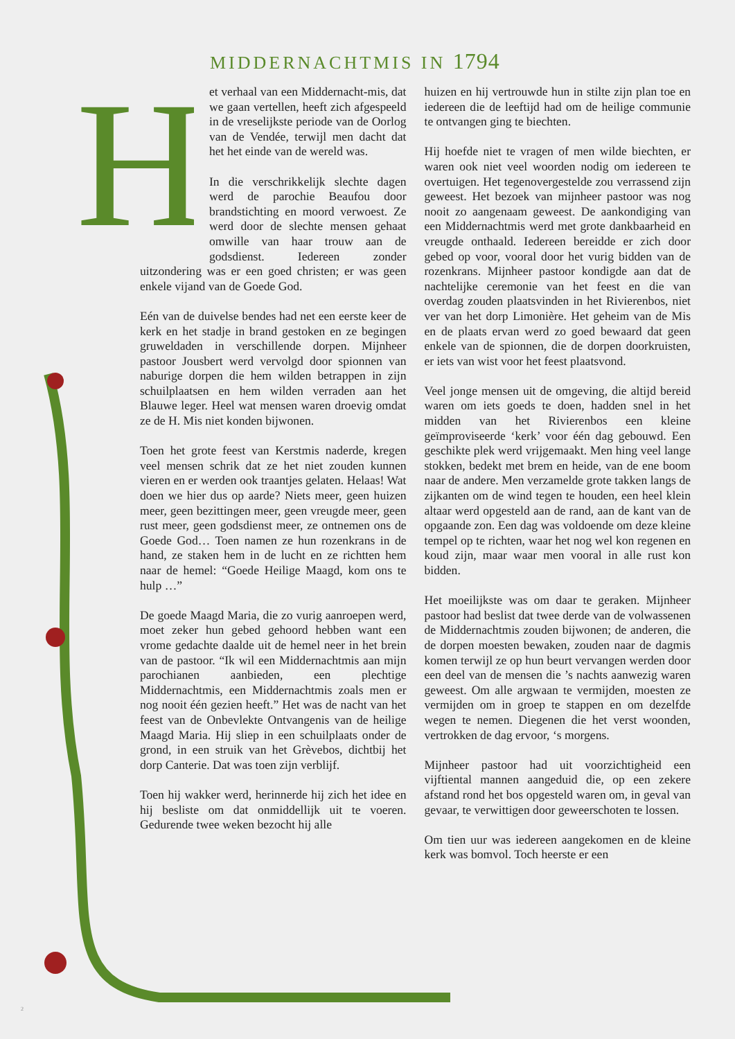MIDDERNACHTMIS IN 1794
H
et verhaal van een Middernacht-mis, dat we gaan vertellen, heeft zich afgespeeld in de vreselijkste periode van de Oorlog van de Vendée, terwijl men dacht dat het het einde van de wereld was.
In die verschrikkelijk slechte dagen werd de parochie Beaufou door brandstichting en moord verwoest. Ze werd door de slechte mensen gehaat omwille van haar trouw aan de godsdienst. Iedereen zonder uitzondering was er een goed christen; er was geen enkele vijand van de Goede God.
Eén van de duivelse bendes had net een eerste keer de kerk en het stadje in brand gestoken en ze begingen gruweldaden in verschillende dorpen. Mijnheer pastoor Jousbert werd vervolgd door spionnen van naburige dorpen die hem wilden betrappen in zijn schuilplaatsen en hem wilden verraden aan het Blauwe leger. Heel wat mensen waren droevig omdat ze de H. Mis niet konden bijwonen.
Toen het grote feest van Kerstmis naderde, kregen veel mensen schrik dat ze het niet zouden kunnen vieren en er werden ook traantjes gelaten. Helaas! Wat doen we hier dus op aarde? Niets meer, geen huizen meer, geen bezittingen meer, geen vreugde meer, geen rust meer, geen godsdienst meer, ze ontnemen ons de Goede God… Toen namen ze hun rozenkrans in de hand, ze staken hem in de lucht en ze richtten hem naar de hemel: “Goede Heilige Maagd, kom ons te hulp …”
De goede Maagd Maria, die zo vurig aanroepen werd, moet zeker hun gebed gehoord hebben want een vrome gedachte daalde uit de hemel neer in het brein van de pastoor. “Ik wil een Middernachtmis aan mijn parochianen aanbieden, een plechtige Middernachtmis, een Middernachtmis zoals men er nog nooit één gezien heeft.” Het was de nacht van het feest van de Onbevlekte Ontvangenis van de heilige Maagd Maria. Hij sliep in een schuilplaats onder de grond, in een struik van het Grèvebos, dichtbij het dorp Canterie. Dat was toen zijn verblijf.
Toen hij wakker werd, herinnerde hij zich het idee en hij besliste om dat onmiddellijk uit te voeren. Gedurende twee weken bezocht hij alle
huizen en hij vertrouwde hun in stilte zijn plan toe en iedereen die de leeftijd had om de heilige communie te ontvangen ging te biechten.
Hij hoefde niet te vragen of men wilde biechten, er waren ook niet veel woorden nodig om iedereen te overtuigen. Het tegenovergestelde zou verrassend zijn geweest. Het bezoek van mijnheer pastoor was nog nooit zo aangenaam geweest. De aankondiging van een Middernachtmis werd met grote dankbaarheid en vreugde onthaald. Iedereen bereidde er zich door gebed op voor, vooral door het vurig bidden van de rozenkrans. Mijnheer pastoor kondigde aan dat de nachtelijke ceremonie van het feest en die van overdag zouden plaatsvinden in het Rivierenbos, niet ver van het dorp Limonière. Het geheim van de Mis en de plaats ervan werd zo goed bewaard dat geen enkele van de spionnen, die de dorpen doorkruisten, er iets van wist voor het feest plaatsvond.
Veel jonge mensen uit de omgeving, die altijd bereid waren om iets goeds te doen, hadden snel in het midden van het Rivierenbos een kleine geïmproviseerde ‘kerk’ voor één dag gebouwd. Een geschikte plek werd vrijgemaakt. Men hing veel lange stokken, bedekt met brem en heide, van de ene boom naar de andere. Men verzamelde grote takken langs de zijkanten om de wind tegen te houden, een heel klein altaar werd opgesteld aan de rand, aan de kant van de opgaande zon. Een dag was voldoende om deze kleine tempel op te richten, waar het nog wel kon regenen en koud zijn, maar waar men vooral in alle rust kon bidden.
Het moeilijkste was om daar te geraken. Mijnheer pastoor had beslist dat twee derde van de volwassenen de Middernachtmis zouden bijwonen; de anderen, die de dorpen moesten bewaken, zouden naar de dagmis komen terwijl ze op hun beurt vervangen werden door een deel van de mensen die ’s nachts aanwezig waren geweest. Om alle argwaan te vermijden, moesten ze vermijden om in groep te stappen en om dezelfde wegen te nemen. Diegenen die het verst woonden, vertrokken de dag ervoor, ‘s morgens.
Mijnheer pastoor had uit voorzichtigheid een vijftiental mannen aangeduid die, op een zekere afstand rond het bos opgesteld waren om, in geval van gevaar, te verwittigen door geweerschoten te lossen.
Om tien uur was iedereen aangekomen en de kleine kerk was bomvol. Toch heerste er een
2